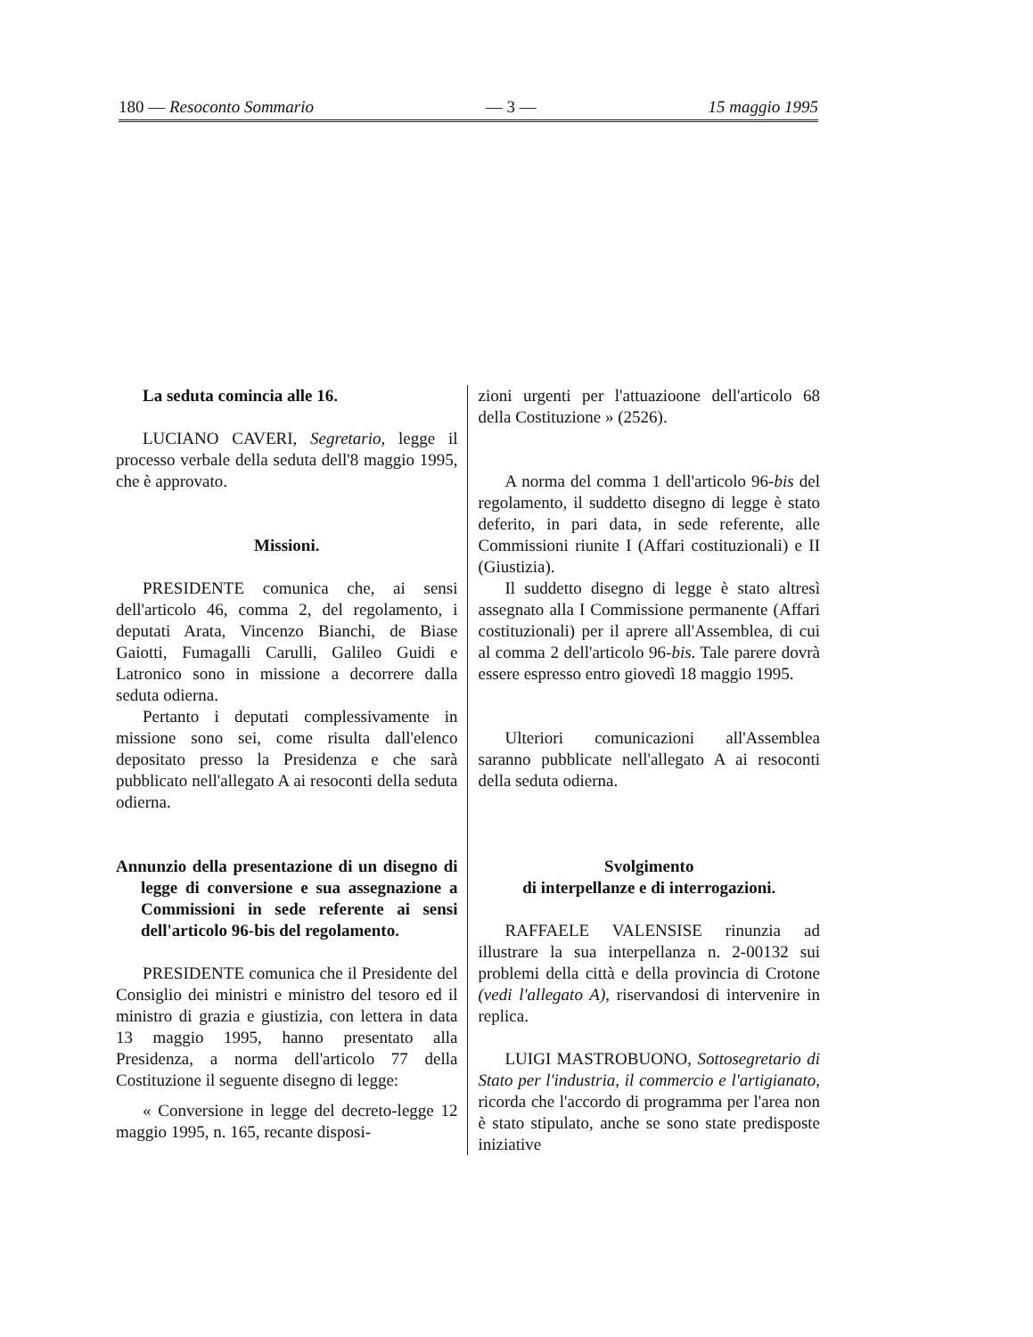180 — Resoconto Sommario — 3 — 15 maggio 1995
La seduta comincia alle 16.
LUCIANO CAVERI, Segretario, legge il processo verbale della seduta dell'8 maggio 1995, che è approvato.
Missioni.
PRESIDENTE comunica che, ai sensi dell'articolo 46, comma 2, del regolamento, i deputati Arata, Vincenzo Bianchi, de Biase Gaiotti, Fumagalli Carulli, Galileo Guidi e Latronico sono in missione a decorrere dalla seduta odierna.
Pertanto i deputati complessivamente in missione sono sei, come risulta dall'elenco depositato presso la Presidenza e che sarà pubblicato nell'allegato A ai resoconti della seduta odierna.
Annunzio della presentazione di un disegno di legge di conversione e sua assegnazione a Commissioni in sede referente ai sensi dell'articolo 96-bis del regolamento.
PRESIDENTE comunica che il Presidente del Consiglio dei ministri e ministro del tesoro ed il ministro di grazia e giustizia, con lettera in data 13 maggio 1995, hanno presentato alla Presidenza, a norma dell'articolo 77 della Costituzione il seguente disegno di legge:
« Conversione in legge del decreto-legge 12 maggio 1995, n. 165, recante disposi-
zioni urgenti per l'attuazioone dell'articolo 68 della Costituzione » (2526).
A norma del comma 1 dell'articolo 96-bis del regolamento, il suddetto disegno di legge è stato deferito, in pari data, in sede referente, alle Commissioni riunite I (Affari costituzionali) e II (Giustizia).
Il suddetto disegno di legge è stato altresì assegnato alla I Commissione permanente (Affari costituzionali) per il aprere all'Assemblea, di cui al comma 2 dell'articolo 96-bis. Tale parere dovrà essere espresso entro giovedì 18 maggio 1995.
Ulteriori comunicazioni all'Assemblea saranno pubblicate nell'allegato A ai resoconti della seduta odierna.
Svolgimento
di interpellanze e di interrogazioni.
RAFFAELE VALENSISE rinunzia ad illustrare la sua interpellanza n. 2-00132 sui problemi della città e della provincia di Crotone (vedi l'allegato A), riservandosi di intervenire in replica.
LUIGI MASTROBUONO, Sottosegretario di Stato per l'industria, il commercio e l'artigianato, ricorda che l'accordo di programma per l'area non è stato stipulato, anche se sono state predisposte iniziative